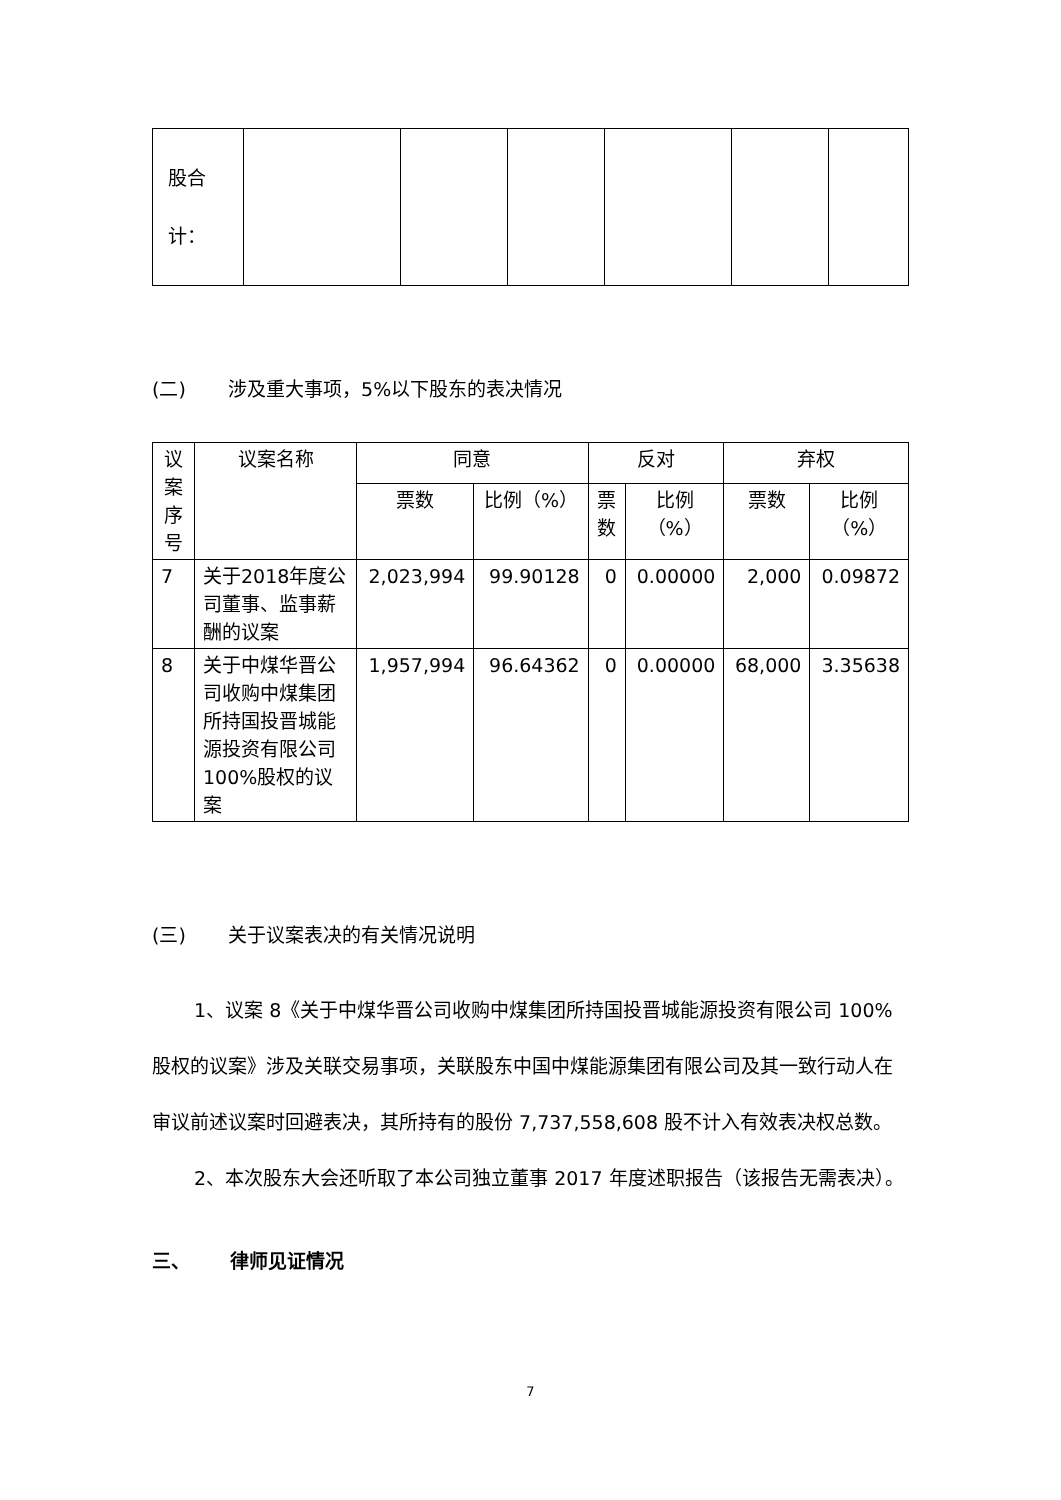| 股合 计： | | | | | | |
(二) 涉及重大事项，5%以下股东的表决情况
| 议 案 序 号 | 议案名称 | 同意 | | 反对 | | 弃权 | |
| --- | --- | --- | --- | --- | --- | --- | --- |
| | | 票数 | 比例（%） | 票 数 | 比例 （%） | 票数 | 比例 （%） |
| 7 | 关于2018年度公司董事、监事薪酬的议案 | 2,023,994 | 99.90128 | 0 | 0.00000 | 2,000 | 0.09872 |
| 8 | 关于中煤华晋公司收购中煤集团所持国投晋城能源投资有限公司100%股权的议案 | 1,957,994 | 96.64362 | 0 | 0.00000 | 68,000 | 3.35638 |
(三) 关于议案表决的有关情况说明
1、议案 8《关于中煤华晋公司收购中煤集团所持国投晋城能源投资有限公司 100%股权的议案》涉及关联交易事项，关联股东中国中煤能源集团有限公司及其一致行动人在审议前述议案时回避表决，其所持有的股份 7,737,558,608 股不计入有效表决权总数。
2、本次股东大会还听取了本公司独立董事 2017 年度述职报告（该报告无需表决）。
三、 律师见证情况
7